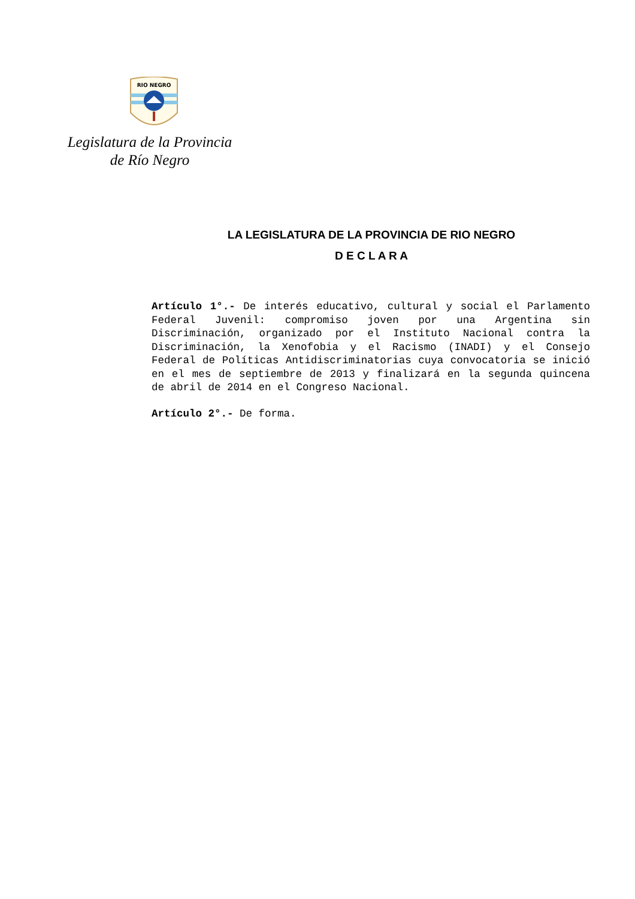RIO NEGRO
Legislatura de la Provincia
de Río Negro
LA LEGISLATURA DE LA PROVINCIA DE RIO NEGRO
D E C L A R A
Artículo 1°.- De interés educativo, cultural y social el Parlamento Federal Juvenil: compromiso joven por una Argentina sin Discriminación, organizado por el Instituto Nacional contra la Discriminación, la Xenofobia y el Racismo (INADI) y el Consejo Federal de Políticas Antidiscriminatorias cuya convocatoria se inició en el mes de septiembre de 2013 y finalizará en la segunda quincena de abril de 2014 en el Congreso Nacional.
Artículo 2°.- De forma.